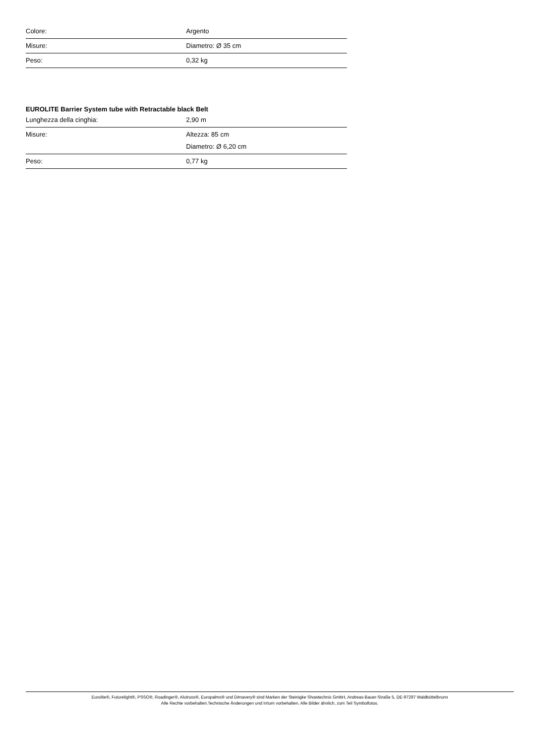| Colore: | Argento |
| Misure: | Diametro: Ø 35 cm |
| Peso: | 0,32 kg |
EUROLITE Barrier System tube with Retractable black Belt
| Lunghezza della cinghia: | 2,90 m |
| Misure: | Altezza: 85 cm Diametro: Ø 6,20 cm |
| Peso: | 0,77 kg |
Eurolite®, Futurelight®, PSSO®, Roadinger®, Alutruss®, Europalms® und Dimavery® sind Marken der Steinigke Showtechnic GmbH, Andreas-Bauer-Straße 5, DE-97297 Waldbüttelbrunn
Alle Rechte vorbehalten.Technische Änderungen und Irrtum vorbehalten. Alle Bilder ähnlich, zum Teil Symbolfotos.